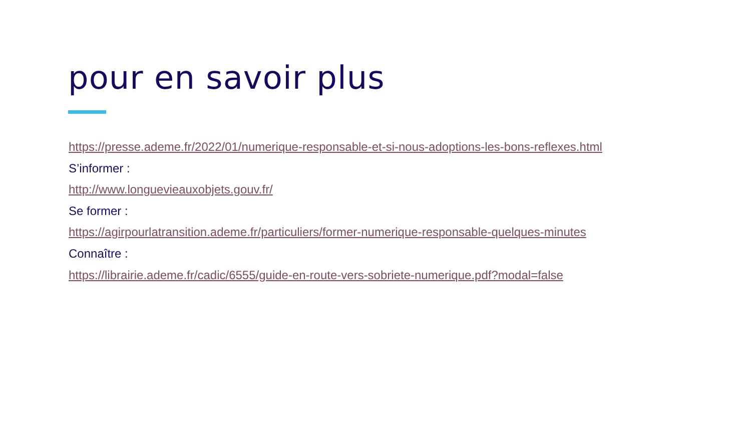pour en savoir plus
https://presse.ademe.fr/2022/01/numerique-responsable-et-si-nous-adoptions-les-bons-reflexes.html
S’informer :
http://www.longuevieauxobjets.gouv.fr/
Se former :
https://agirpourlatransition.ademe.fr/particuliers/former-numerique-responsable-quelques-minutes
Connaître :
https://librairie.ademe.fr/cadic/6555/guide-en-route-vers-sobriete-numerique.pdf?modal=false